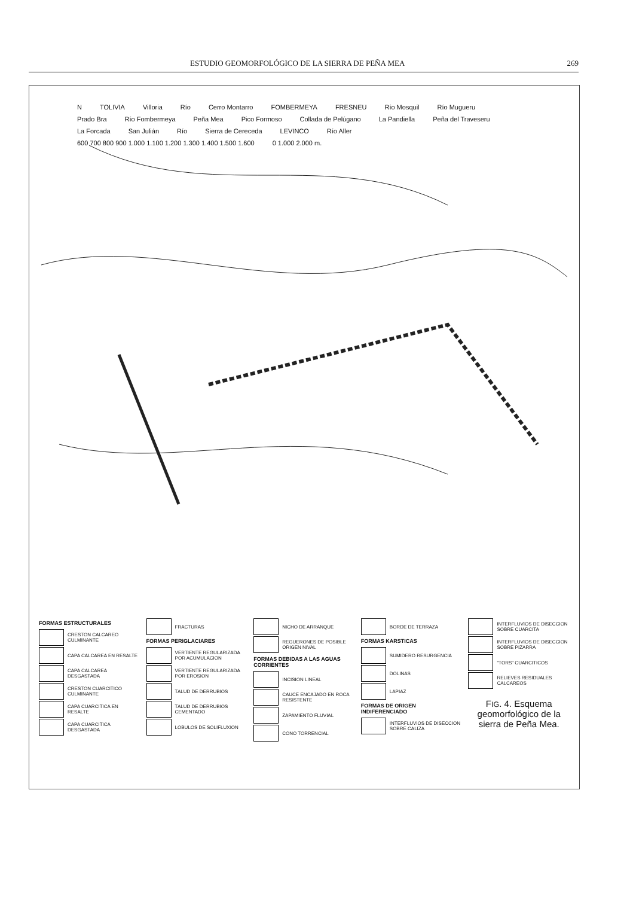ESTUDIO GEOMORFOLÓGICO DE LA SIERRA DE PEÑA MEA 269
N TOLIVIA Villoria Río Cerro Montarro FOMBERMEYA FRESNEU Río Mosquil Río Mugueru Prado Bra Río Fombermeya Peña Mea Pico Formoso Collada de Pelúgano La Pandiella Peña del Traveseru La Forcada San Julián Río Sierra de Cereceda LEVINCO Río Aller 600 700 800 900 1.000 1.100 1.200 1.300 1.400 1.500 1.600 0 1.000 2.000 m.
FORMAS ESTRUCTURALES
CRESTON CALCAREO CULMINANTE
CAPA CALCAREA EN RESALTE
CAPA CALCAREA DESGASTADA
CRESTON CUARCITICO CULMINANTE
CAPA CUARCITICA EN RESALTE
CAPA CUARCITICA DESGASTADA
FRACTURAS
FORMAS PERIGLACIARES
VERTIENTE REGULARIZADA POR ACUMULACION
VERTIENTE REGULARIZADA POR EROSION
TALUD DE DERRUBIOS
TALUD DE DERRUBIOS CEMENTADO
LOBULOS DE SOLIFLUXION
NICHO DE ARRANQUE
REGUERONES DE POSIBLE ORIGEN NIVAL
FORMAS DEBIDAS A LAS AGUAS CORRIENTES
INCISION LINEAL
CAUCE ENCAJADO EN ROCA RESISTENTE
ZAPAMIENTO FLUVIAL
CONO TORRENCIAL
BORDE DE TERRAZA
FORMAS KARSTICAS
SUMIDERO RESURGENCIA
DOLINAS
LAPIAZ
FORMAS DE ORIGEN INDIFERENCIADO
INTERFLUVIOS DE DISECCION SOBRE CALIZA
INTERFLUVIOS DE DISECCION SOBRE CUARCITA
INTERFLUVIOS DE DISECCION SOBRE PIZARRA
"TORS" CUARCITICOS
RELIEVES RESIDUALES CALCAREOS
FIG. 4. Esquema geomorfológico de la sierra de Peña Mea.